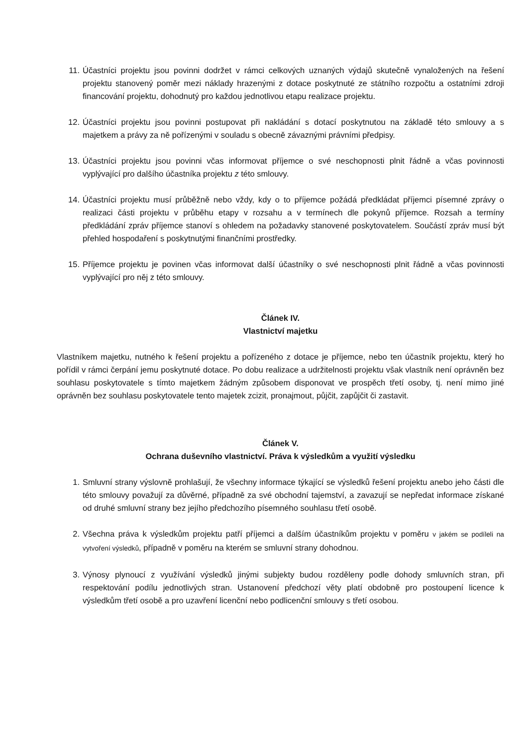11. Účastníci projektu jsou povinni dodržet v rámci celkových uznaných výdajů skutečně vynaložených na řešení projektu stanovený poměr mezi náklady hrazenými z dotace poskytnuté ze státního rozpočtu a ostatními zdroji financování projektu, dohodnutý pro každou jednotlivou etapu realizace projektu.
12. Účastníci projektu jsou povinni postupovat při nakládání s dotací poskytnutou na základě této smlouvy a s majetkem a právy za ně pořízenými v souladu s obecně závaznými právními předpisy.
13. Účastníci projektu jsou povinni včas informovat příjemce o své neschopnosti plnit řádně a včas povinnosti vyplývající pro dalšího účastníka projektu z této smlouvy.
14. Účastníci projektu musí průběžně nebo vždy, kdy o to příjemce požádá předkládat příjemci písemné zprávy o realizaci části projektu v průběhu etapy v rozsahu a v termínech dle pokynů příjemce. Rozsah a termíny předkládání zpráv příjemce stanoví s ohledem na požadavky stanovené poskytovatelem. Součástí zpráv musí být přehled hospodaření s poskytnutými finančními prostředky.
15. Příjemce projektu je povinen včas informovat další účastníky o své neschopnosti plnit řádně a včas povinnosti vyplývající pro něj z této smlouvy.
Článek IV.
Vlastnictví majetku
Vlastníkem majetku, nutného k řešení projektu a pořízeného z dotace je příjemce, nebo ten účastník projektu, který ho pořídil v rámci čerpání jemu poskytnuté dotace. Po dobu realizace a udržitelnosti projektu však vlastník není oprávněn bez souhlasu poskytovatele s tímto majetkem žádným způsobem disponovat ve prospěch třetí osoby, tj. není mimo jiné oprávněn bez souhlasu poskytovatele tento majetek zcizit, pronajmout, půjčit, zapůjčit či zastavit.
Článek V.
Ochrana duševního vlastnictví. Práva k výsledkům a využití výsledku
1. Smluvní strany výslovně prohlašují, že všechny informace týkající se výsledků řešení projektu anebo jeho části dle této smlouvy považují za důvěrné, případně za své obchodní tajemství, a zavazují se nepředat informace získané od druhé smluvní strany bez jejího předchozího písemného souhlasu třetí osobě.
2. Všechna práva k výsledkům projektu patří příjemci a dalším účastníkům projektu v poměru v jakém se podíleli na vytvoření výsledků, případně v poměru na kterém se smluvní strany dohodnou.
3. Výnosy plynoucí z využívání výsledků jinými subjekty budou rozděleny podle dohody smluvních stran, při respektování podílu jednotlivých stran. Ustanovení předchozí věty platí obdobně pro postoupení licence k výsledkům třetí osobě a pro uzavření licenční nebo podlicenční smlouvy s třetí osobou.